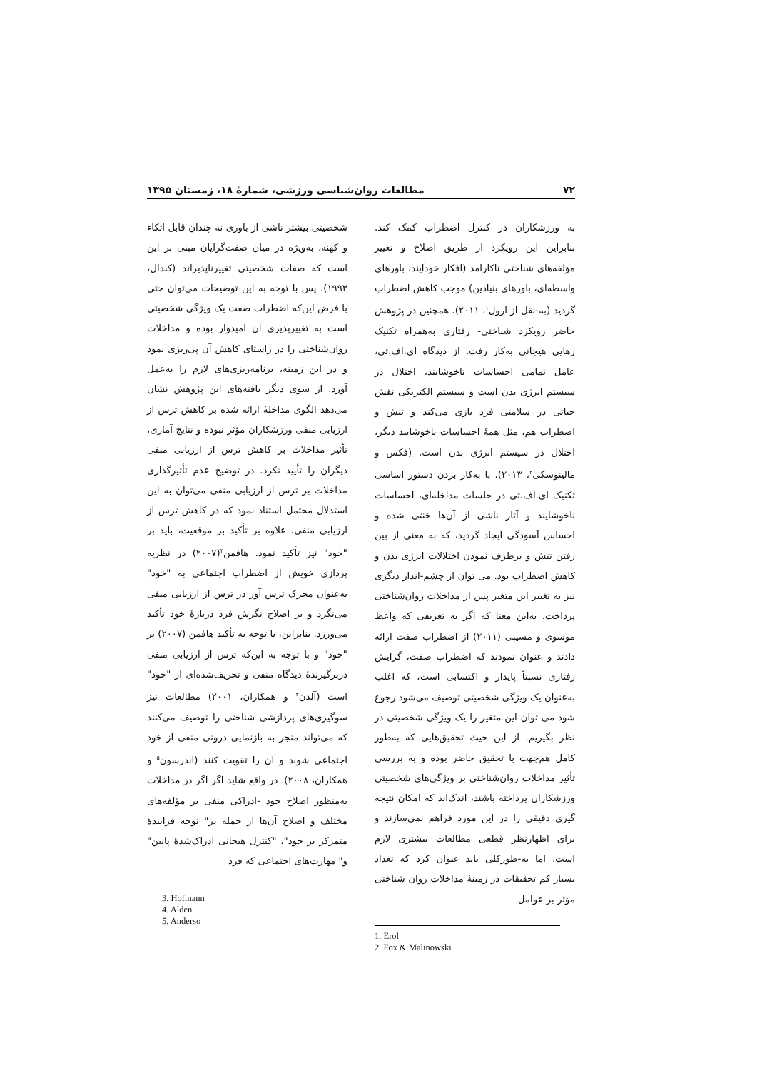۷۲ مطالعات روان‌شناسی ورزشی، شمارهٔ ۱۸، زمستان ۱۳۹۵
به ورزشکاران در کنترل اضطراب کمک کند. بنابراین این رویکرد از طریق اصلاح و تغییر مؤلفه‌های شناختی ناکارامد (افکار خودآیند، باورهای واسطه‌ای، باورهای بنیادین) موجب کاهش اضطراب گردید (به-نقل از ارول<sup>۱</sup>، ۲۰۱۱). همچنین در پژوهش حاضر رویکرد شناختی- رفتاری به‌همراه تکنیک رهایی هیجانی به‌کار رفت. از دیدگاه ای.اف.تی، عامل تمامی احساسات ناخوشایند، اختلال در سیستم انرژی بدن است و سیستم الکتریکی نقش حیاتی در سلامتی فرد بازی می‌کند و تنش و اضطراب هم، مثل همهٔ احساسات ناخوشایند دیگر، اختلال در سیستم انرژی بدن است. (فکس و مالینوسکی<sup>۲</sup>، ۲۰۱۳). با به‌کار بردن دستور اساسی تکنیک ای.اف.تی در جلسات مداخله‌ای، احساسات ناخوشایند و آثار ناشی از آن‌ها خنثی شده و احساس آسودگی ایجاد گردید، که به معنی از بین رفتن تنش و برطرف نمودن اختلالات انرژی بدن و کاهش اضطراب بود. می توان از چشم-انداز دیگری نیز به تغییر این متغیر پس از مداخلات روان‌شناختی پرداخت. به‌این معنا که اگر به تعریفی که واعظ موسوی و مسیبی (۲۰۱۱) از اضطراب صفت ارائه دادند و عنوان نمودند که اضطراب صفت، گرایش رفتاری نسبتاً پایدار و اکتسابی است، که اغلب به‌عنوان یک ویژگی شخصیتی توصیف می‌شود رجوع شود می توان این متغیر را یک ویژگی شخصیتی در نظر بگیریم. از این حیث تحقیق‌هایی که به‌طور کامل هم‌جهت با تحقیق حاضر بوده و به بررسی تأثیر مداخلات روان‌شناختی بر ویژگی‌های شخصیتی ورزشکاران پرداخته باشند، اندک‌اند که امکان نتیجه گیری دقیقی را در این مورد فراهم نمی‌سازند و برای اظهارنظر قطعی مطالعات بیشتری لازم است. اما به-طورکلی باید عنوان کرد که تعداد بسیار کم تحقیقات در زمینهٔ مداخلات روان شناختی مؤثر بر عوامل
1. Erol
2. Fox & Malinowski
شخصیتی بیشتر ناشی از باوری نه چندان قابل اتکاء و کهنه، به‌ویژه در میان صفت‌گرایان مبنی بر این است که صفات شخصیتی تغییرناپذیراند (کندال، ۱۹۹۳). پس با توجه به این توضیحات می‌توان حتی با فرض این‌که اضطراب صفت یک ویژگی شخصیتی است به تغییرپذیری آن امیدوار بوده و مداخلات روان‌شناختی را در راستای کاهش آن پی‌ریزی نمود و در این زمینه، برنامه‌ریزی‌های لازم را به‌عمل آورد. از سوی دیگر یافته‌های این پژوهش نشان می‌دهد الگوی مداخلهٔ ارائه شده بر کاهش ترس از ارزیابی منفی ورزشکاران مؤثر نبوده و نتایج آماری، تأثیر مداخلات بر کاهش ترس از ارزیابی منفی دیگران را تأیید نکرد. در توضیح عدم تأثیرگذاری مداخلات بر ترس از ارزیابی منفی می‌توان به این استدلال محتمل استناد نمود که در کاهش ترس از ارزیابی منفی، علاوه بر تأکید بر موقعیت، باید بر "خود" نیز تأکید نمود. هافمن<sup>۳</sup>(۲۰۰۷) در نظریه پردازی خویش از اضطراب اجتماعی به "خود" به‌عنوان محرک ترس آور در ترس از ارزیابی منفی می‌نگرد و بر اصلاح نگرش فرد دربارهٔ خود تأکید می‌ورزد. بنابراین، با توجه به تأکید هافمن (۲۰۰۷) بر "خود" و با توجه به این‌که ترس از ارزیابی منفی دربرگیرندهٔ دیدگاه منفی و تحریف‌شده‌ای از "خود" است (آلدن<sup>۴</sup> و همکاران، ۲۰۰۱) مطالعات نیز سوگیری‌های پردازشی شناختی را توصیف می‌کنند که می‌تواند منجر به بازنمایی درونی منفی از خود اجتماعی شوند و آن را تقویت کنند (اندرسون<sup>۵</sup> و همکاران، ۲۰۰۸). در واقع شاید اگر اگر در مداخلات به‌منظور اصلاح خود -ادراکی منفی بر مؤلفه‌های مختلف و اصلاح آن‌ها از جمله بر" توجه فزایندهٔ متمرکز بر خود"، "کنترل هیجانی ادراک‌شدهٔ پایین" و" مهارت‌های اجتماعی که فرد
3. Hofmann
4. Alden
5. Anderso